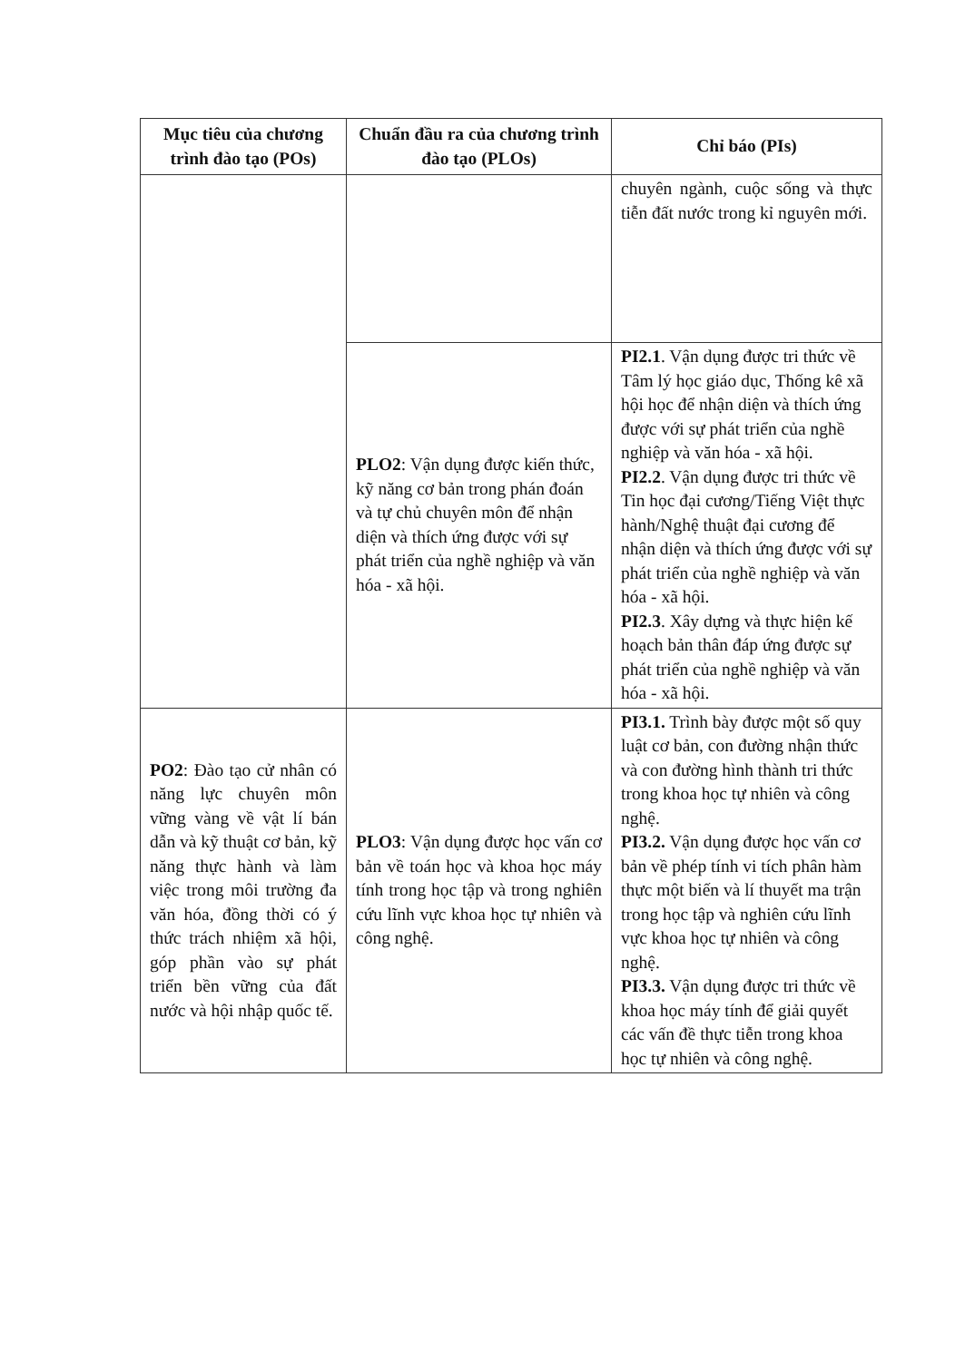| Mục tiêu của chương trình đào tạo (POs) | Chuẩn đầu ra của chương trình đào tạo (PLOs) | Chỉ báo (PIs) |
| --- | --- | --- |
| | | chuyên ngành, cuộc sống và thực tiễn đất nước trong kỉ nguyên mới. |
| | PLO2 : Vận dụng được kiến thức, kỹ năng cơ bản trong phán đoán và tự chủ chuyên môn để nhận diện và thích ứng được với sự phát triển của nghề nghiệp và văn hóa - xã hội. | PI2.1 . Vận dụng được tri thức về Tâm lý học giáo dục, Thống kê xã hội học để nhận diện và thích ứng được với sự phát triển của nghề nghiệp và văn hóa - xã hội. PI2.2 . Vận dụng được tri thức về Tin học đại cương/Tiếng Việt thực hành/Nghệ thuật đại cương để nhận diện và thích ứng được với sự phát triển của nghề nghiệp và văn hóa - xã hội. PI2.3 . Xây dựng và thực hiện kế hoạch bản thân đáp ứng được sự phát triển của nghề nghiệp và văn hóa - xã hội. |
| PO2 : Đào tạo cử nhân có năng lực chuyên môn vững vàng về vật lí bán dẫn và kỹ thuật cơ bản, kỹ năng thực hành và làm việc trong môi trường đa văn hóa, đồng thời có ý thức trách nhiệm xã hội, góp phần vào sự phát triển bền vững của đất nước và hội nhập quốc tế. | PLO3 : Vận dụng được học vấn cơ bản về toán học và khoa học máy tính trong học tập và trong nghiên cứu lĩnh vực khoa học tự nhiên và công nghệ. | PI3.1. Trình bày được một số quy luật cơ bản, con đường nhận thức và con đường hình thành tri thức trong khoa học tự nhiên và công nghệ. PI3.2. Vận dụng được học vấn cơ bản về phép tính vi tích phân hàm thực một biến và lí thuyết ma trận trong học tập và nghiên cứu lĩnh vực khoa học tự nhiên và công nghệ. PI3.3. Vận dụng được tri thức về khoa học máy tính để giải quyết các vấn đề thực tiễn trong khoa học tự nhiên và công nghệ. |